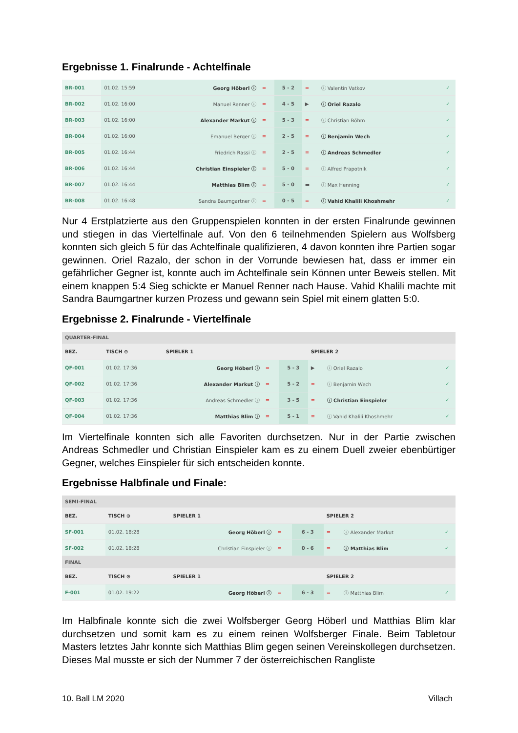Ergebnisse 1. Finalrunde - Achtelfinale
| BR-001 | 01.02. 15:59 | Georg Höberl ⓘ | = | 5 - 2 | = | ⓘ Valentin Vatkov | ✓ |
| BR-002 | 01.02. 16:00 | Manuel Renner ⓘ | = | 4 - 5 | ▶ | ⓘ Oriel Razalo | ✓ |
| BR-003 | 01.02. 16:00 | Alexander Markut ⓘ | = | 5 - 3 | = | ⓘ Christian Böhm | ✓ |
| BR-004 | 01.02. 16:00 | Emanuel Berger ⓘ | = | 2 - 5 | = | ⓘ Benjamin Wech | ✓ |
| BR-005 | 01.02. 16:44 | Friedrich Rassi ⓘ | = | 2 - 5 | = | ⓘ Andreas Schmedler | ✓ |
| BR-006 | 01.02. 16:44 | Christian Einspieler ⓘ | = | 5 - 0 | = | ⓘ Alfred Prapotnik | ✓ |
| BR-007 | 01.02. 16:44 | Matthias Blim ⓘ | = | 5 - 0 | ▬ | ⓘ Max Henning | ✓ |
| BR-008 | 01.02. 16:48 | Sandra Baumgartner ⓘ | = | 0 - 5 | = | ⓘ Vahid Khalili Khoshmehr | ✓ |
Nur 4 Erstplatzierte aus den Gruppenspielen konnten in der ersten Finalrunde gewinnen und stiegen in das Viertelfinale auf. Von den 6 teilnehmenden Spielern aus Wolfsberg konnten sich gleich 5 für das Achtelfinale qualifizieren, 4 davon konnten ihre Partien sogar gewinnen. Oriel Razalo, der schon in der Vorrunde bewiesen hat, dass er immer ein gefährlicher Gegner ist, konnte auch im Achtelfinale sein Können unter Beweis stellen. Mit einem knappen 5:4 Sieg schickte er Manuel Renner nach Hause. Vahid Khalili machte mit Sandra Baumgartner kurzen Prozess und gewann sein Spiel mit einem glatten 5:0.
Ergebnisse 2. Finalrunde - Viertelfinale
| QUARTER-FINAL | | | | | | | |
| BEZ. | TISCH ⊙ | SPIELER 1 | | | SPIELER 2 | | |
| QF-001 | 01.02. 17:36 | Georg Höberl ⓘ | = | 5 - 3 | ▶ | ⓘ Oriel Razalo | ✓ |
| QF-002 | 01.02. 17:36 | Alexander Markut ⓘ | = | 5 - 2 | = | ⓘ Benjamin Wech | ✓ |
| QF-003 | 01.02. 17:36 | Andreas Schmedler ⓘ | = | 3 - 5 | = | ⓘ Christian Einspieler | ✓ |
| QF-004 | 01.02. 17:36 | Matthias Blim ⓘ | = | 5 - 1 | = | ⓘ Vahid Khalili Khoshmehr | ✓ |
Im Viertelfinale konnten sich alle Favoriten durchsetzen. Nur in der Partie zwischen Andreas Schmedler und Christian Einspieler kam es zu einem Duell zweier ebenbürtiger Gegner, welches Einspieler für sich entscheiden konnte.
Ergebnisse Halbfinale und Finale:
| SEMI-FINAL | | | | | | | |
| BEZ. | TISCH ⊙ | SPIELER 1 | | | SPIELER 2 | | |
| SF-001 | 01.02. 18:28 | Georg Höberl ⓘ | = | 6 - 3 | = | ⓘ Alexander Markut | ✓ |
| SF-002 | 01.02. 18:28 | Christian Einspieler ⓘ | = | 0 - 6 | = | ⓘ Matthias Blim | ✓ |
| FINAL | | | | | | | |
| BEZ. | TISCH ⊙ | SPIELER 1 | | | SPIELER 2 | | |
| F-001 | 01.02. 19:22 | Georg Höberl ⓘ | = | 6 - 3 | = | ⓘ Matthias Blim | ✓ |
Im Halbfinale konnte sich die zwei Wolfsberger Georg Höberl und Matthias Blim klar durchsetzen und somit kam es zu einem reinen Wolfsberger Finale. Beim Tabletour Masters letztes Jahr konnte sich Matthias Blim gegen seinen Vereinskollegen durchsetzen. Dieses Mal musste er sich der Nummer 7 der österreichischen Rangliste
10. Ball LM 2020 Villach